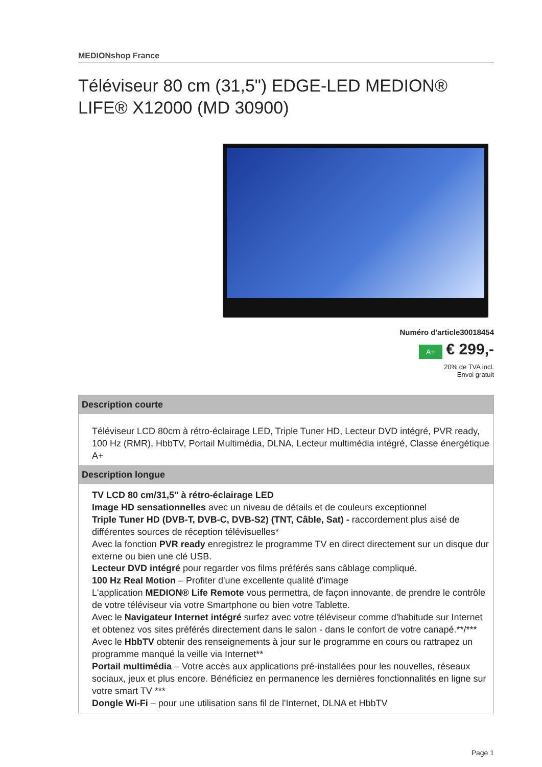MEDIONshop France
Téléviseur 80 cm (31,5") EDGE-LED MEDION® LIFE® X12000 (MD 30900)
Numéro d'article30018454
A+ € 299,-
20% de TVA incl.
Envoi gratuit
Description courte
Téléviseur LCD 80cm à rétro-éclairage LED, Triple Tuner HD, Lecteur DVD intégré, PVR ready, 100 Hz (RMR), HbbTV, Portail Multimédia, DLNA, Lecteur multimédia intégré, Classe énergétique A+
Description longue
TV LCD 80 cm/31,5" à rétro-éclairage LED
Image HD sensationnelles avec un niveau de détails et de couleurs exceptionnel
Triple Tuner HD (DVB-T, DVB-C, DVB-S2) (TNT, Câble, Sat) - raccordement plus aisé de différentes sources de réception télévisuelles*
Avec la fonction PVR ready enregistrez le programme TV en direct directement sur un disque dur externe ou bien une clé USB.
Lecteur DVD intégré pour regarder vos films préférés sans câblage compliqué.
100 Hz Real Motion – Profiter d'une excellente qualité d'image
L'application MEDION® Life Remote vous permettra, de façon innovante, de prendre le contrôle de votre téléviseur via votre Smartphone ou bien votre Tablette.
Avec le Navigateur Internet intégré surfez avec votre téléviseur comme d'habitude sur Internet et obtenez vos sites préférés directement dans le salon - dans le confort de votre canapé.**/***
Avec le HbbTV obtenir des renseignements à jour sur le programme en cours ou rattrapez un programme manqué la veille via Internet**
Portail multimédia – Votre accès aux applications pré-installées pour les nouvelles, réseaux sociaux, jeux et plus encore. Bénéficiez en permanence les dernières fonctionnalités en ligne sur votre smart TV ***
Dongle Wi-Fi – pour une utilisation sans fil de l'Internet, DLNA et HbbTV
Page 1